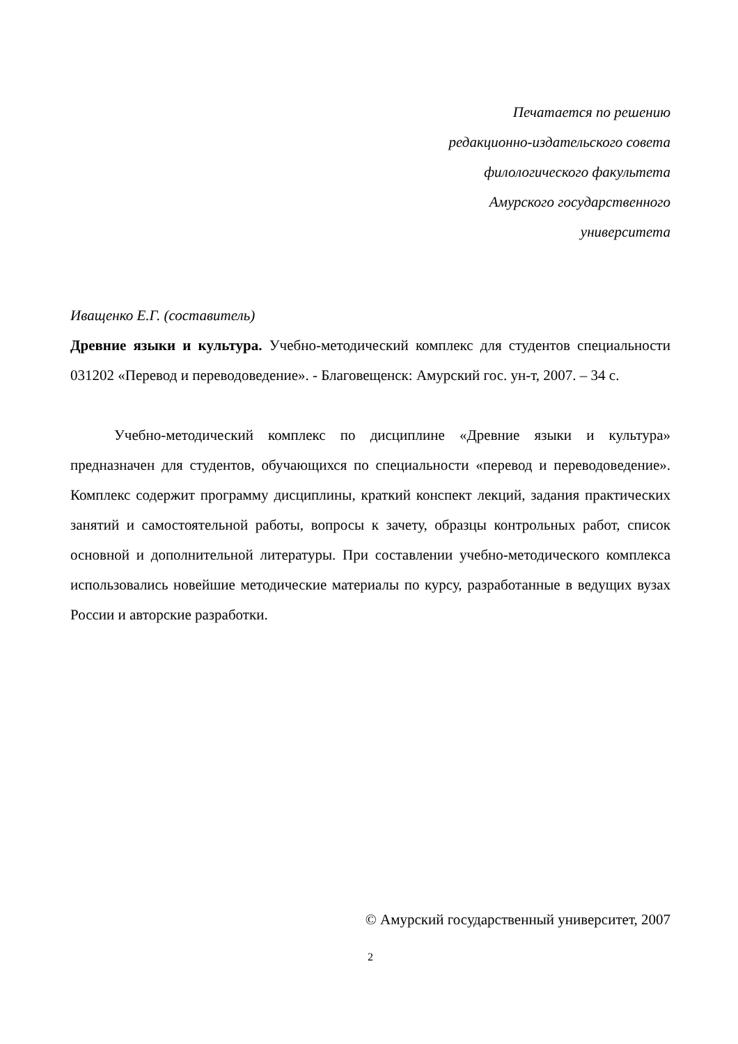Печатается по решению
редакционно-издательского совета
филологического факультета
Амурского государственного
университета
Иващенко Е.Г. (составитель)
Древние языки и культура. Учебно-методический комплекс для студентов специальности 031202 «Перевод и переводоведение». - Благовещенск: Амурский гос. ун-т, 2007. – 34 с.
Учебно-методический комплекс по дисциплине «Древние языки и культура» предназначен для студентов, обучающихся по специальности «перевод и переводоведение». Комплекс содержит программу дисциплины, краткий конспект лекций, задания практических занятий и самостоятельной работы, вопросы к зачету, образцы контрольных работ, список основной и дополнительной литературы. При составлении учебно-методического комплекса использовались новейшие методические материалы по курсу, разработанные в ведущих вузах России и авторские разработки.
© Амурский государственный университет, 2007
2